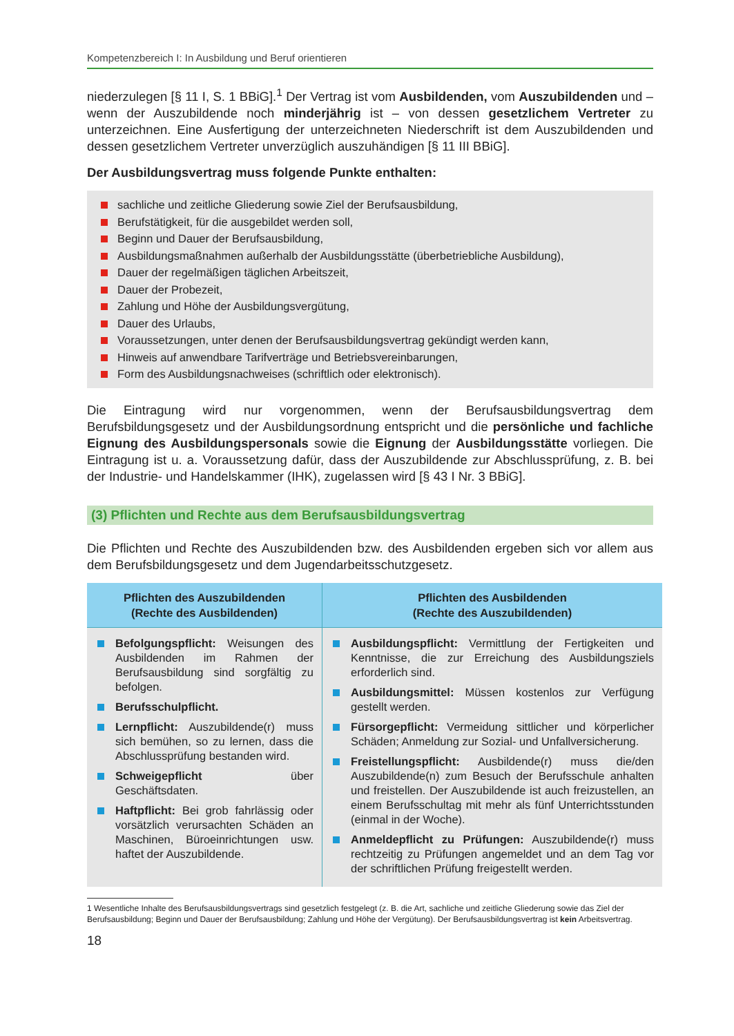Kompetenzbereich I: In Ausbildung und Beruf orientieren
niederzulegen [§ 11 I, S. 1 BBiG].<sup>1</sup> Der Vertrag ist vom Ausbildenden, vom Auszubildenden und – wenn der Auszubildende noch minderjährig ist – von dessen gesetzlichem Vertreter zu unterzeichnen. Eine Ausfertigung der unterzeichneten Niederschrift ist dem Auszubildenden und dessen gesetzlichem Vertreter unverzüglich auszuhändigen [§ 11 III BBiG].
Der Ausbildungsvertrag muss folgende Punkte enthalten:
sachliche und zeitliche Gliederung sowie Ziel der Berufsausbildung,
Berufstätigkeit, für die ausgebildet werden soll,
Beginn und Dauer der Berufsausbildung,
Ausbildungsmaßnahmen außerhalb der Ausbildungsstätte (überbetriebliche Ausbildung),
Dauer der regelmäßigen täglichen Arbeitszeit,
Dauer der Probezeit,
Zahlung und Höhe der Ausbildungsvergütung,
Dauer des Urlaubs,
Voraussetzungen, unter denen der Berufsausbildungsvertrag gekündigt werden kann,
Hinweis auf anwendbare Tarifverträge und Betriebsvereinbarungen,
Form des Ausbildungsnachweises (schriftlich oder elektronisch).
Die Eintragung wird nur vorgenommen, wenn der Berufsausbildungsvertrag dem Berufsbildungsgesetz und der Ausbildungsordnung entspricht und die persönliche und fachliche Eignung des Ausbildungspersonals sowie die Eignung der Ausbildungsstätte vorliegen. Die Eintragung ist u. a. Voraussetzung dafür, dass der Auszubildende zur Abschlussprüfung, z. B. bei der Industrie- und Handelskammer (IHK), zugelassen wird [§ 43 I Nr. 3 BBiG].
(3) Pflichten und Rechte aus dem Berufsausbildungsvertrag
Die Pflichten und Rechte des Auszubildenden bzw. des Ausbildenden ergeben sich vor allem aus dem Berufsbildungsgesetz und dem Jugendarbeitsschutzgesetz.
| Pflichten des Auszubildenden (Rechte des Ausbildenden) | Pflichten des Ausbildenden (Rechte des Auszubildenden) |
| --- | --- |
| Befolgungspflicht: Weisungen des Ausbildenden im Rahmen der Berufsausbildung sind sorgfältig zu befolgen. Berufsschulpflicht. Lernpflicht: Auszubildende(r) muss sich bemühen, so zu lernen, dass die Abschlussprüfung bestanden wird. Schweigepflicht über Geschäftsdaten. Haftpflicht: Bei grob fahrlässig oder vorsätzlich verursachten Schäden an Maschinen, Büroeinrichtungen usw. haftet der Auszubildende. | Ausbildungspflicht: Vermittlung der Fertigkeiten und Kenntnisse, die zur Erreichung des Ausbildungsziels erforderlich sind. Ausbildungsmittel: Müssen kostenlos zur Verfügung gestellt werden. Fürsorgepflicht: Vermeidung sittlicher und körperlicher Schäden; Anmeldung zur Sozial- und Unfallversicherung. Freistellungspflicht: Ausbildende(r) muss die/den Auszubildende(n) zum Besuch der Berufsschule anhalten und freistellen. Der Auszubildende ist auch freizustellen, an einem Berufsschultag mit mehr als fünf Unterrichtsstunden (einmal in der Woche). Anmeldepflicht zu Prüfungen: Auszubildende(r) muss rechtzeitig zu Prüfungen angemeldet und an dem Tag vor der schriftlichen Prüfung freigestellt werden. |
1 Wesentliche Inhalte des Berufsausbildungsvertrags sind gesetzlich festgelegt (z. B. die Art, sachliche und zeitliche Gliederung sowie das Ziel der Berufsausbildung; Beginn und Dauer der Berufsausbildung; Zahlung und Höhe der Vergütung). Der Berufsausbildungsvertrag ist kein Arbeitsvertrag.
18